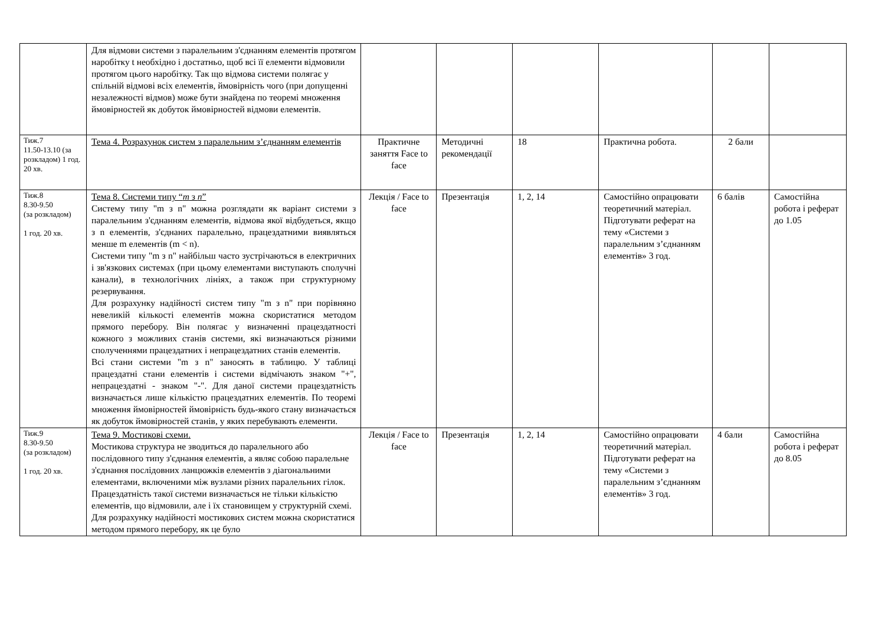| | Для відмови системи з паралельним з'єднанням елементів протягом наробітку t необхідно і достатньо, щоб всі її елементи відмовили протягом цього наробітку. Так що відмова системи полягає у спільній відмові всіх елементів, ймовірність чого (при допущенні незалежності відмов) може бути знайдена по теоремі множення ймовірностей як добуток ймовірностей відмови елементів. | | | | | | |
| Тиж.7 11.50-13.10 (за розкладом) 1 год. 20 хв. | Тема 4. Розрахунок систем з паралельним з’єднанням елементів | Практичне заняття Face to face | Методичні рекомендації | 18 | Практична робота. | 2 бали | |
| Тиж.8 8.30-9.50 (за розкладом) 1 год. 20 хв. | Тема 8. Системи типу “ m з n ” Систему типу "m з n" можна розглядати як варіант системи з паралельним з'єднанням елементів, відмова якої відбудеться, якщо з n елементів, з'єднаних паралельно, працездатними виявляться менше m елементів (m < n). Системи типу "m з n" найбільш часто зустрічаються в електричних і зв'язкових системах (при цьому елементами виступають сполучні канали), в технологічних лініях, а також при структурному резервування. Для розрахунку надійності систем типу "m з n" при порівняно невеликій кількості елементів можна скористатися методом прямого перебору. Він полягає у визначенні працездатності кожного з можливих станів системи, які визначаються різними сполученнями працездатних і непрацездатних станів елементів. Всі стани системи "m з n" заносять в таблицю. У таблиці працездатні стани елементів і системи відмічають знаком "+", непрацездатні - знаком "-". Для даної системи працездатність визначається лише кількістю працездатних елементів. По теоремі множення ймовірностей ймовірність будь-якого стану визначається як добуток ймовірностей станів, у яких перебувають елементи. | Лекція / Face to face | Презентація | 1, 2, 14 | Самостійно опрацювати теоретичний матеріал. Підготувати реферат на тему «Системи з паралельним з’єднанням елементів» 3 год. | 6 балів | Самостійна робота і реферат до 1.05 |
| Тиж.9 8.30-9.50 (за розкладом) 1 год. 20 хв. | Тема 9. Мостикові схеми. Мостикова структура не зводиться до паралельного або послідовного типу з'єднання елементів, а являє собою паралельне з'єднання послідовних ланцюжків елементів з діагональними елементами, включеними між вузлами різних паралельних гілок. Працездатність такої системи визначається не тільки кількістю елементів, що відмовили, але і їх становищем у структурній схемі. Для розрахунку надійності мостикових систем можна скористатися методом прямого перебору, як це було | Лекція / Face to face | Презентація | 1, 2, 14 | Самостійно опрацювати теоретичний матеріал. Підготувати реферат на тему «Системи з паралельним з’єднанням елементів» 3 год. | 4 бали | Самостійна робота і реферат до 8.05 |